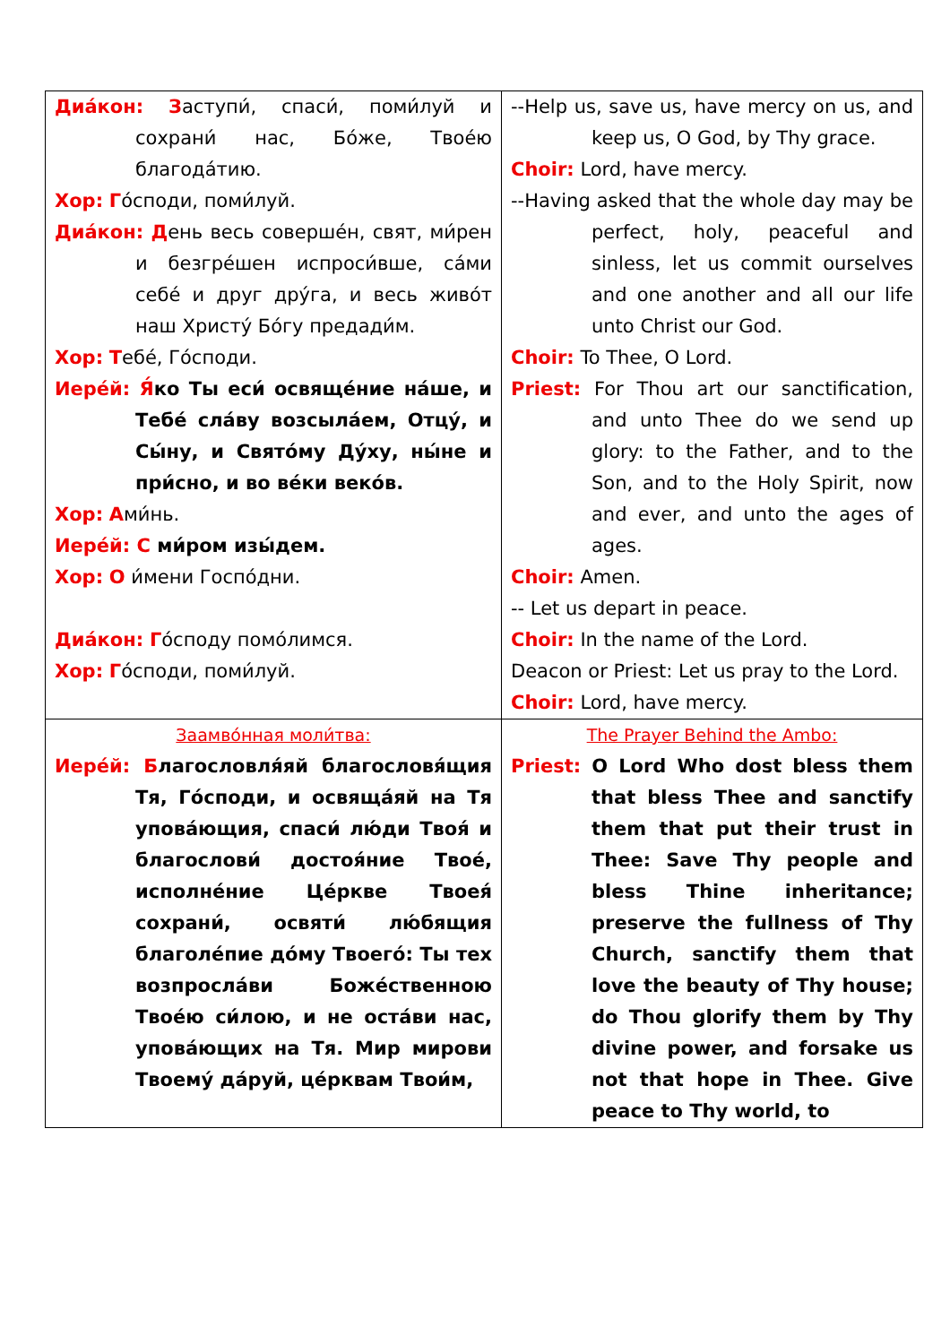| Диа́кон: З аступи́, спаси́, поми́луй и сохрани́ нас, Бо́же, Твое́ю благода́тию. Хор: Г о́споди, поми́луй. Диа́кон: Д ень весь соверше́н, свят, ми́рен и безгре́шен испроси́вше, са́ми себе́ и друг дру́га, и весь живо́т наш Христу́ Бо́гу предади́м. Хор: Т ебе́, Го́споди. Иере́й: Я́ ко Ты еси́ освяще́ние на́ше, и Тебе́ сла́ву возсыла́ем, Отцу́, и Сы́ну, и Свято́му Ду́ху, ны́не и при́сно, и во ве́ки веко́в. Хор: А ми́нь. Иере́й: С ми́ром изы́дем. Хор: О и́мени Госпо́дни. Диа́кон: Г о́споду помо́лимся. Хор: Г о́споди, поми́луй. | --Help us, save us, have mercy on us, and keep us, O God, by Thy grace. Choir: Lord, have mercy. --Having asked that the whole day may be perfect, holy, peaceful and sinless, let us commit ourselves and one another and all our life unto Christ our God. Choir: To Thee, O Lord. Priest: For Thou art our sanctification, and unto Thee do we send up glory: to the Father, and to the Son, and to the Holy Spirit, now and ever, and unto the ages of ages. Choir: Amen. -- Let us depart in peace. Choir: In the name of the Lord. Deacon or Priest: Let us pray to the Lord. Choir: Lord, have mercy. |
| Заамво́нная моли́тва: Иере́й: Б лагословля́яй благословя́щия Тя, Го́споди, и освяща́яй на Тя упова́ющия, спаси́ лю́ди Твоя́ и благослови́ достоя́ние Твое́, исполне́ние Це́ркве Твоея́ сохрани́, освяти́ лю́бящия благоле́пие до́му Твоего́: Ты тех возпросла́ви Боже́ственною Твое́ю си́лою, и не оста́ви нас, упова́ющих на Тя. Мир мирови Твоему́ да́руй, це́рквам Твои́м, | The Prayer Behind the Ambo: Priest: O Lord Who dost bless them that bless Thee and sanctify them that put their trust in Thee: Save Thy people and bless Thine inheritance; preserve the fullness of Thy Church, sanctify them that love the beauty of Thy house; do Thou glorify them by Thy divine power, and forsake us not that hope in Thee. Give peace to Thy world, to |